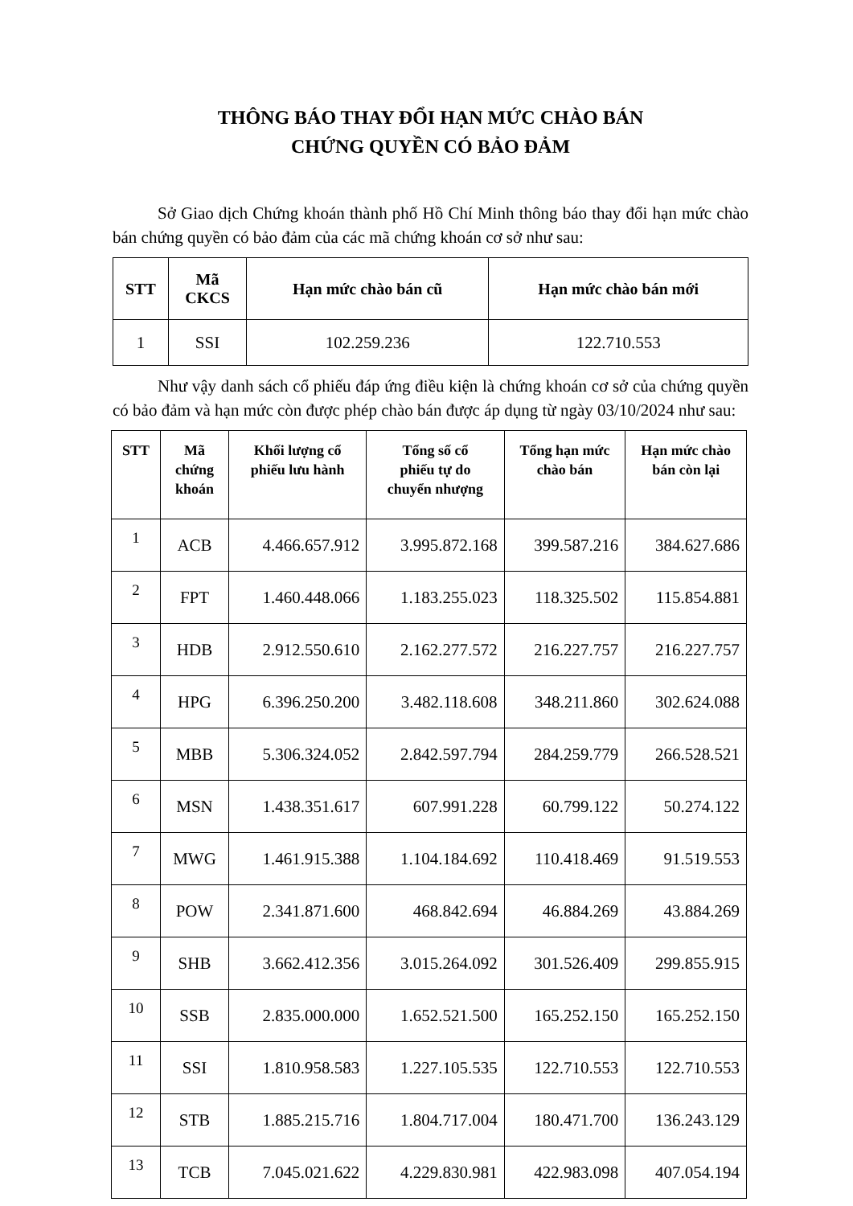THÔNG BÁO THAY ĐỔI HẠN MỨC CHÀO BÁN
CHỨNG QUYỀN CÓ BẢO ĐẢM
Sở Giao dịch Chứng khoán thành phố Hồ Chí Minh thông báo thay đổi hạn mức chào bán chứng quyền có bảo đảm của các mã chứng khoán cơ sở như sau:
| STT | Mã CKCS | Hạn mức chào bán cũ | Hạn mức chào bán mới |
| --- | --- | --- | --- |
| 1 | SSI | 102.259.236 | 122.710.553 |
Như vậy danh sách cổ phiếu đáp ứng điều kiện là chứng khoán cơ sở của chứng quyền có bảo đảm và hạn mức còn được phép chào bán được áp dụng từ ngày 03/10/2024 như sau:
| STT | Mã chứng khoán | Khối lượng cổ phiếu lưu hành | Tổng số cổ phiếu tự do chuyển nhượng | Tổng hạn mức chào bán | Hạn mức chào bán còn lại |
| --- | --- | --- | --- | --- | --- |
| 1 | ACB | 4.466.657.912 | 3.995.872.168 | 399.587.216 | 384.627.686 |
| 2 | FPT | 1.460.448.066 | 1.183.255.023 | 118.325.502 | 115.854.881 |
| 3 | HDB | 2.912.550.610 | 2.162.277.572 | 216.227.757 | 216.227.757 |
| 4 | HPG | 6.396.250.200 | 3.482.118.608 | 348.211.860 | 302.624.088 |
| 5 | MBB | 5.306.324.052 | 2.842.597.794 | 284.259.779 | 266.528.521 |
| 6 | MSN | 1.438.351.617 | 607.991.228 | 60.799.122 | 50.274.122 |
| 7 | MWG | 1.461.915.388 | 1.104.184.692 | 110.418.469 | 91.519.553 |
| 8 | POW | 2.341.871.600 | 468.842.694 | 46.884.269 | 43.884.269 |
| 9 | SHB | 3.662.412.356 | 3.015.264.092 | 301.526.409 | 299.855.915 |
| 10 | SSB | 2.835.000.000 | 1.652.521.500 | 165.252.150 | 165.252.150 |
| 11 | SSI | 1.810.958.583 | 1.227.105.535 | 122.710.553 | 122.710.553 |
| 12 | STB | 1.885.215.716 | 1.804.717.004 | 180.471.700 | 136.243.129 |
| 13 | TCB | 7.045.021.622 | 4.229.830.981 | 422.983.098 | 407.054.194 |